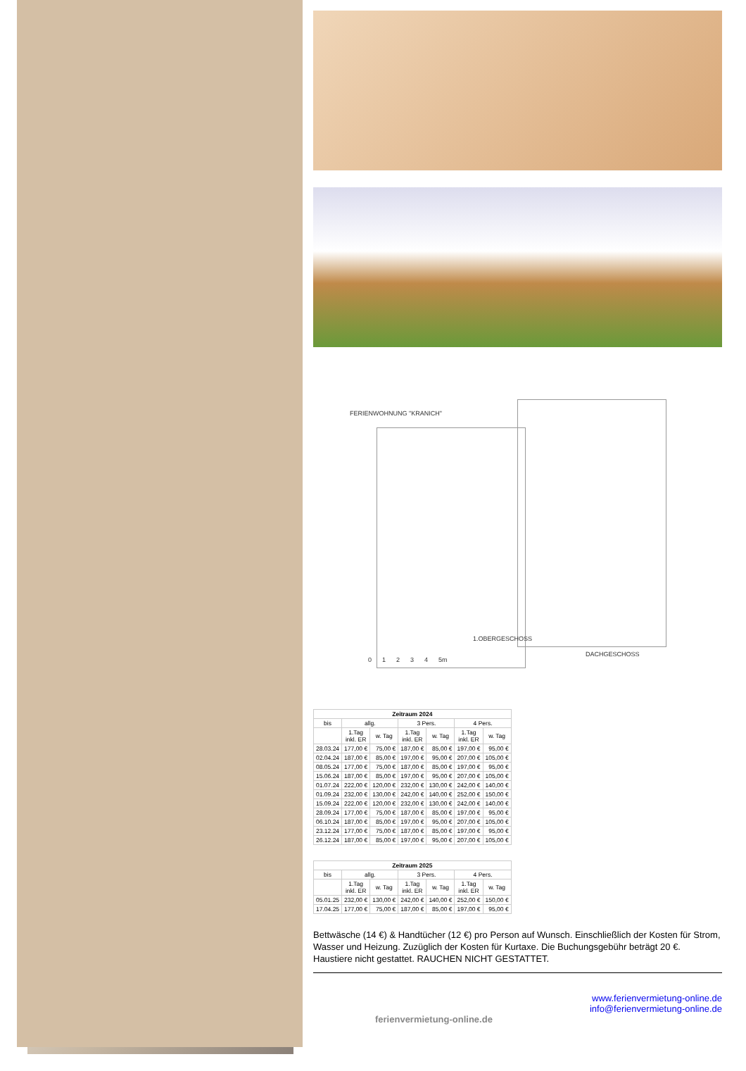FERIENWOHNUNG "KRANICH"
1.OBERGESCHOSS
DACHGESCHOSS
0 1 2 3 4 5m
| Zeitraum 2024 | | | | | | |
| --- | --- | --- | --- | --- | --- | --- |
| bis | allg. | | 3 Pers. | | 4 Pers. | |
| | 1.Tag inkl. ER | w. Tag | 1.Tag inkl. ER | w. Tag | 1.Tag inkl. ER | w. Tag |
| 28.03.24 | 177,00 € | 75,00 € | 187,00 € | 85,00 € | 197,00 € | 95,00 € |
| 02.04.24 | 187,00 € | 85,00 € | 197,00 € | 95,00 € | 207,00 € | 105,00 € |
| 08.05.24 | 177,00 € | 75,00 € | 187,00 € | 85,00 € | 197,00 € | 95,00 € |
| 15.06.24 | 187,00 € | 85,00 € | 197,00 € | 95,00 € | 207,00 € | 105,00 € |
| 01.07.24 | 222,00 € | 120,00 € | 232,00 € | 130,00 € | 242,00 € | 140,00 € |
| 01.09.24 | 232,00 € | 130,00 € | 242,00 € | 140,00 € | 252,00 € | 150,00 € |
| 15.09.24 | 222,00 € | 120,00 € | 232,00 € | 130,00 € | 242,00 € | 140,00 € |
| 28.09.24 | 177,00 € | 75,00 € | 187,00 € | 85,00 € | 197,00 € | 95,00 € |
| 06.10.24 | 187,00 € | 85,00 € | 197,00 € | 95,00 € | 207,00 € | 105,00 € |
| 23.12.24 | 177,00 € | 75,00 € | 187,00 € | 85,00 € | 197,00 € | 95,00 € |
| 26.12.24 | 187,00 € | 85,00 € | 197,00 € | 95,00 € | 207,00 € | 105,00 € |
| Zeitraum 2025 | | | | | | |
| --- | --- | --- | --- | --- | --- | --- |
| bis | allg. | | 3 Pers. | | 4 Pers. | |
| | 1.Tag inkl. ER | w. Tag | 1.Tag inkl. ER | w. Tag | 1.Tag inkl. ER | w. Tag |
| 05.01.25 | 232,00 € | 130,00 € | 242,00 € | 140,00 € | 252,00 € | 150,00 € |
| 17.04.25 | 177,00 € | 75,00 € | 187,00 € | 85,00 € | 197,00 € | 95,00 € |
Bettwäsche (14 €) & Handtücher (12 €) pro Person auf Wunsch. Einschließlich der Kosten für Strom, Wasser und Heizung. Zuzüglich der Kosten für Kurtaxe. Die Buchungsgebühr beträgt 20 €. Haustiere nicht gestattet. RAUCHEN NICHT GESTATTET.
ferienvermietung-online.de
www.ferienvermietung-online.de
info@ferienvermietung-online.de